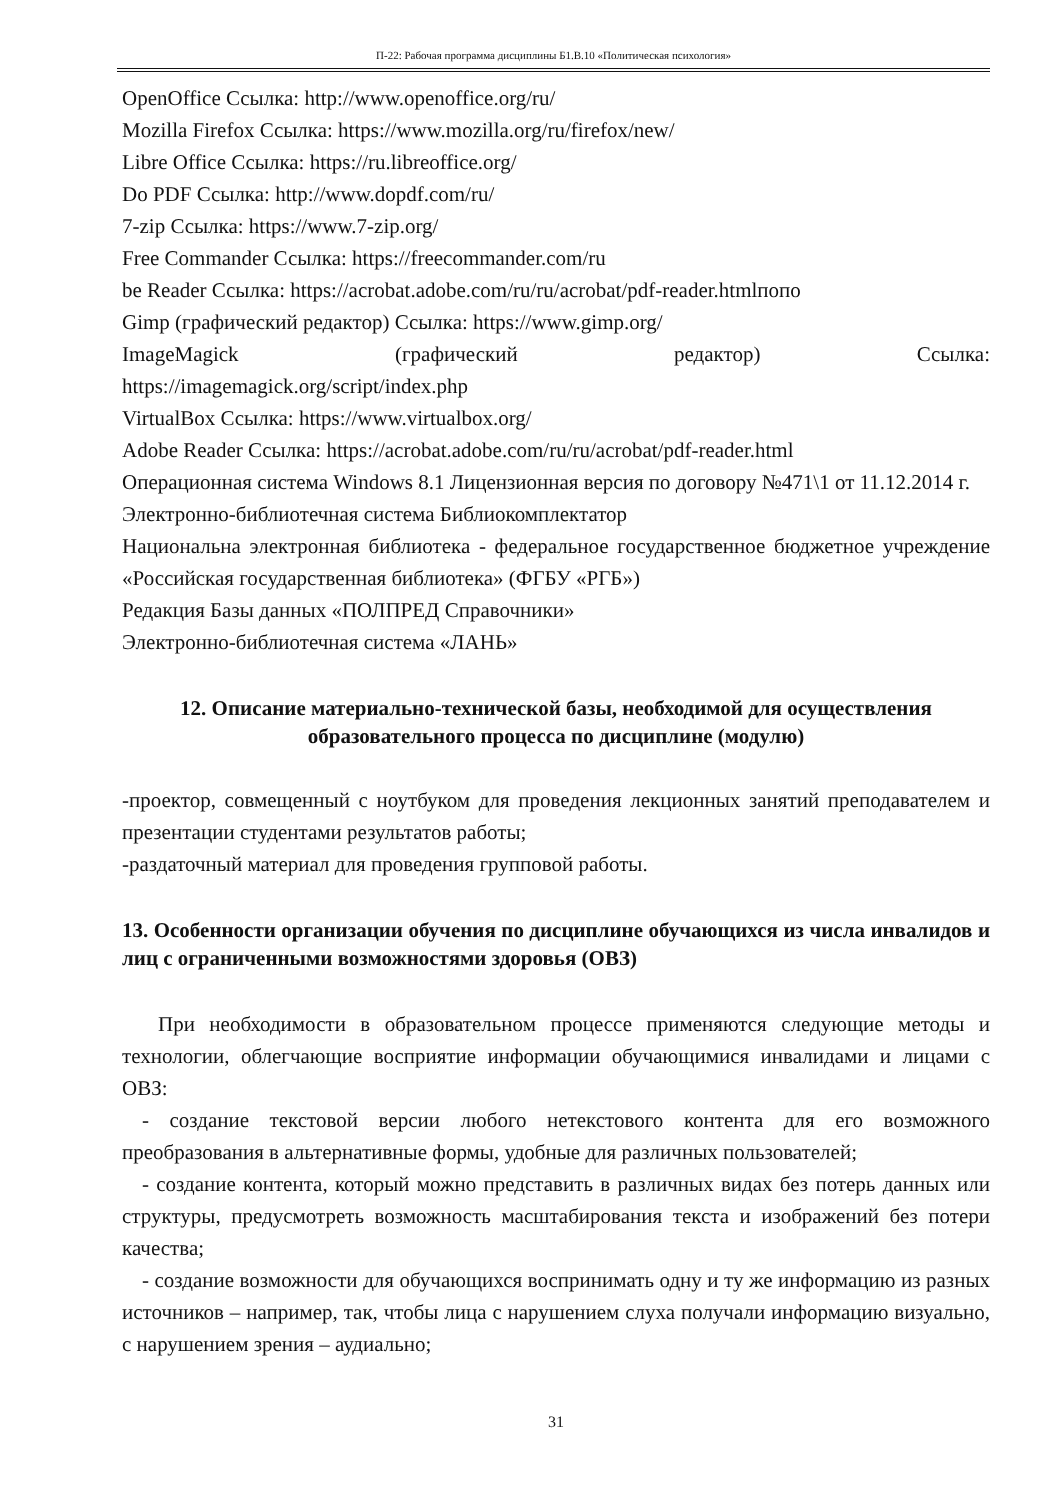П-22: Рабочая программа дисциплины Б1.В.10 «Политическая психология»
OpenOffice Ссылка: http://www.openoffice.org/ru/
Mozilla Firefox Ссылка: https://www.mozilla.org/ru/firefox/new/
Libre Office Ссылка: https://ru.libreoffice.org/
Do PDF Ссылка: http://www.dopdf.com/ru/
7-zip Ссылка: https://www.7-zip.org/
Free Commander Ссылка: https://freecommander.com/ru
be Reader Ссылка: https://acrobat.adobe.com/ru/ru/acrobat/pdf-reader.htmlпопо
Gimp (графический редактор) Ссылка: https://www.gimp.org/
ImageMagick (графический редактор) Ссылка:
https://imagemagick.org/script/index.php
VirtualBox Ссылка: https://www.virtualbox.org/
Adobe Reader Ссылка: https://acrobat.adobe.com/ru/ru/acrobat/pdf-reader.html
Операционная система Windows 8.1 Лицензионная версия по договору №471\1 от 11.12.2014 г.
Электронно-библиотечная система Библиокомплектатор
Национальна электронная библиотека - федеральное государственное бюджетное учреждение «Российская государственная библиотека» (ФГБУ «РГБ»)
Редакция Базы данных «ПОЛПРЕД Справочники»
Электронно-библиотечная система «ЛАНЬ»
12. Описание материально-технической базы, необходимой для осуществления образовательного процесса по дисциплине (модулю)
-проектор, совмещенный с ноутбуком для проведения лекционных занятий преподавателем и презентации студентами результатов работы;
-раздаточный материал для проведения групповой работы.
13. Особенности организации обучения по дисциплине обучающихся из числа инвалидов и лиц с ограниченными возможностями здоровья (ОВЗ)
При необходимости в образовательном процессе применяются следующие методы и технологии, облегчающие восприятие информации обучающимися инвалидами и лицами с ОВЗ:
- создание текстовой версии любого нетекстового контента для его возможного преобразования в альтернативные формы, удобные для различных пользователей;
- создание контента, который можно представить в различных видах без потерь данных или структуры, предусмотреть возможность масштабирования текста и изображений без потери качества;
- создание возможности для обучающихся воспринимать одну и ту же информацию из разных источников – например, так, чтобы лица с нарушением слуха получали информацию визуально, с нарушением зрения – аудиально;
31